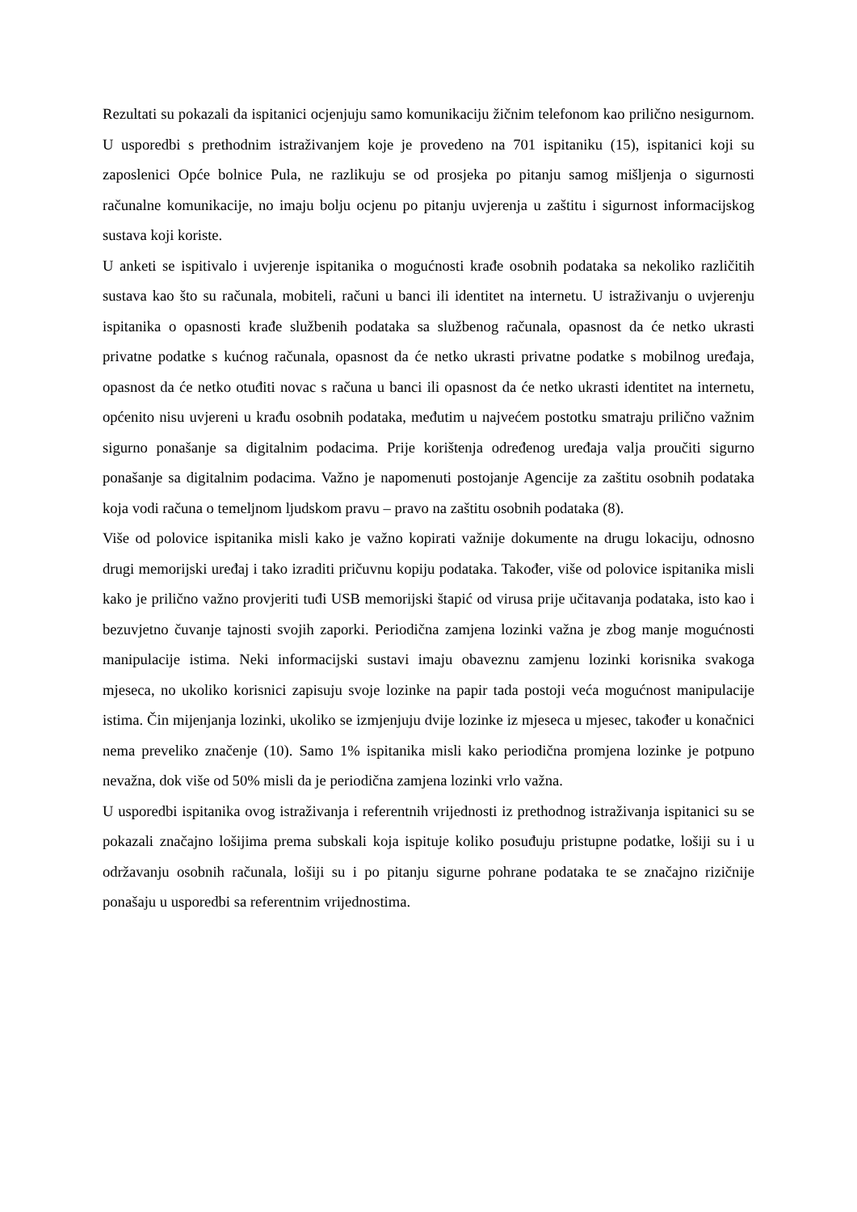Rezultati su pokazali da ispitanici ocjenjuju samo komunikaciju žičnim telefonom kao prilično nesigurnom. U usporedbi s prethodnim istraživanjem koje je provedeno na 701 ispitaniku (15), ispitanici koji su zaposlenici Opće bolnice Pula, ne razlikuju se od prosjeka po pitanju samog mišljenja o sigurnosti računalne komunikacije, no imaju bolju ocjenu po pitanju uvjerenja u zaštitu i sigurnost informacijskog sustava koji koriste.
U anketi se ispitivalo i uvjerenje ispitanika o mogućnosti krađe osobnih podataka sa nekoliko različitih sustava kao što su računala, mobiteli, računi u banci ili identitet na internetu. U istraživanju o uvjerenju ispitanika o opasnosti krađe službenih podataka sa službenog računala, opasnost da će netko ukrasti privatne podatke s kućnog računala, opasnost da će netko ukrasti privatne podatke s mobilnog uređaja, opasnost da će netko otuđiti novac s računa u banci ili opasnost da će netko ukrasti identitet na internetu, općenito nisu uvjereni u krađu osobnih podataka, međutim u najvećem postotku smatraju prilično važnim sigurno ponašanje sa digitalnim podacima. Prije korištenja određenog uređaja valja proučiti sigurno ponašanje sa digitalnim podacima. Važno je napomenuti postojanje Agencije za zaštitu osobnih podataka koja vodi računa o temeljnom ljudskom pravu – pravo na zaštitu osobnih podataka (8).
Više od polovice ispitanika misli kako je važno kopirati važnije dokumente na drugu lokaciju, odnosno drugi memorijski uređaj i tako izraditi pričuvnu kopiju podataka. Također, više od polovice ispitanika misli kako je prilično važno provjeriti tuđi USB memorijski štapić od virusa prije učitavanja podataka, isto kao i bezuvjetno čuvanje tajnosti svojih zaporki. Periodična zamjena lozinki važna je zbog manje mogućnosti manipulacije istima. Neki informacijski sustavi imaju obaveznu zamjenu lozinki korisnika svakoga mjeseca, no ukoliko korisnici zapisuju svoje lozinke na papir tada postoji veća mogućnost manipulacije istima. Čin mijenjanja lozinki, ukoliko se izmjenjuju dvije lozinke iz mjeseca u mjesec, također u konačnici nema preveliko značenje (10). Samo 1% ispitanika misli kako periodična promjena lozinke je potpuno nevažna, dok više od 50% misli da je periodična zamjena lozinki vrlo važna.
U usporedbi ispitanika ovog istraživanja i referentnih vrijednosti iz prethodnog istraživanja ispitanici su se pokazali značajno lošijima prema subskali koja ispituje koliko posuđuju pristupne podatke, lošiji su i u održavanju osobnih računala, lošiji su i po pitanju sigurne pohrane podataka te se značajno rizičnije ponašaju u usporedbi sa referentnim vrijednostima.